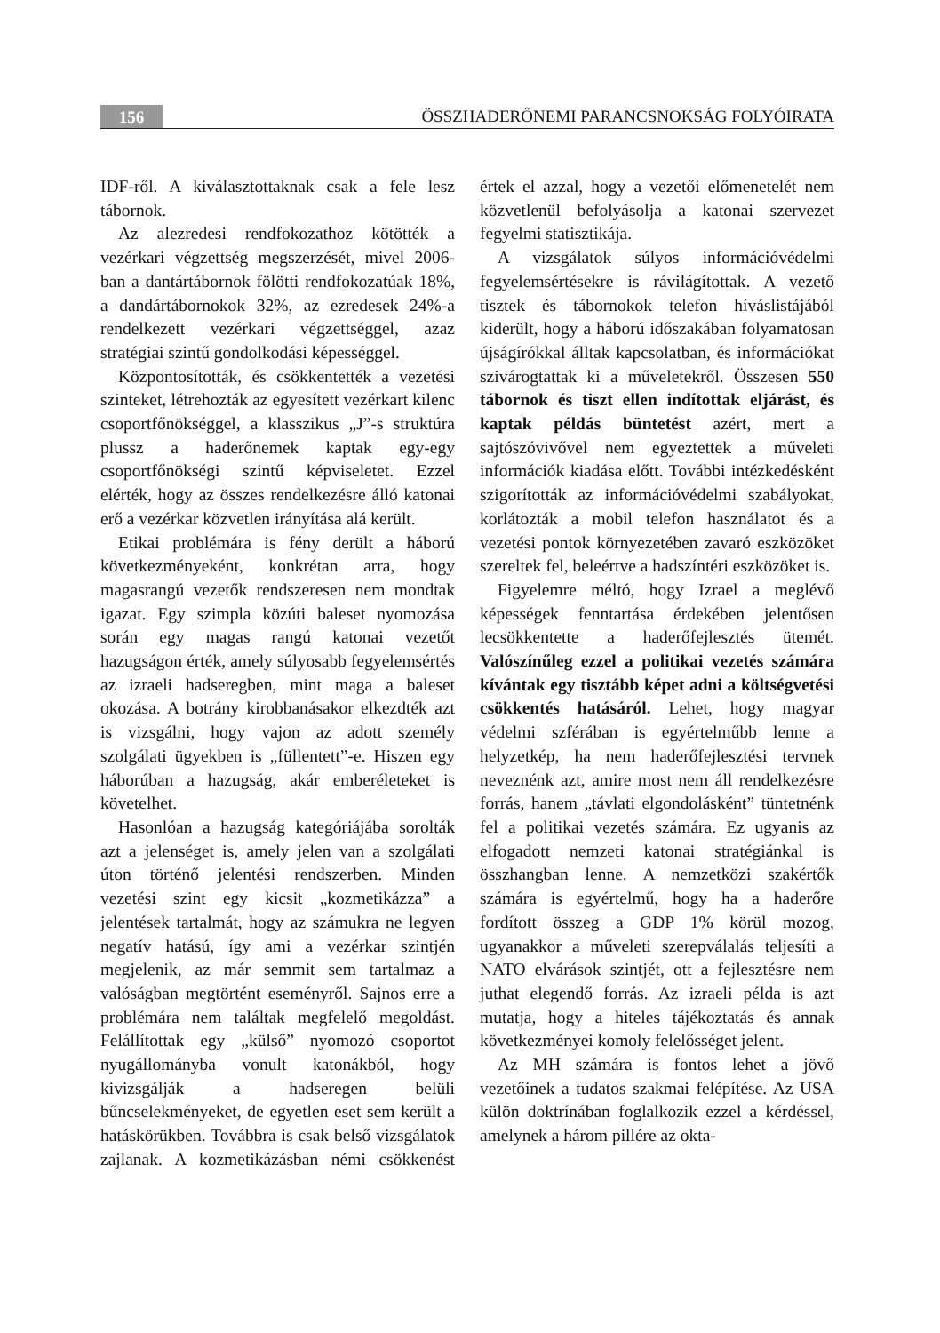156
ÖSSZHADERŐNEMI PARANCSNOKSÁG FOLYÓIRATA
IDF-ről. A kiválasztottaknak csak a fele lesz tábornok.
Az alezredesi rendfokozathoz kötötték a vezérkari végzettség megszerzését, mivel 2006-ban a dantártábornok fölötti rendfokozatúak 18%, a dandártábornokok 32%, az ezredesek 24%-a rendelkezett vezérkari végzettséggel, azaz stratégiai szintű gondolkodási képességgel.
Központosították, és csökkentették a vezetési szinteket, létrehozták az egyesített vezérkart kilenc csoportfőnökséggel, a klasszikus „J”-s struktúra plussz a haderőnemek kaptak egy-egy csoportfőnökségi szintű képviseletet. Ezzel elérték, hogy az összes rendelkezésre álló katonai erő a vezérkar közvetlen irányítása alá került.
Etikai problémára is fény derült a háború következményeként, konkrétan arra, hogy magasrangú vezetők rendszeresen nem mondtak igazat. Egy szimpla közúti baleset nyomozása során egy magas rangú katonai vezetőt hazugságon érték, amely súlyosabb fegyelemsértés az izraeli hadseregben, mint maga a baleset okozása. A botrány kirobbanásakor elkezdték azt is vizsgálni, hogy vajon az adott személy szolgálati ügyekben is „füllentett”-e. Hiszen egy háborúban a hazugság, akár emberéleteket is követelhet.
Hasonlóan a hazugság kategóriájába sorolták azt a jelenséget is, amely jelen van a szolgálati úton történő jelentési rendszerben. Minden vezetési szint egy kicsit „kozmetikázza” a jelentések tartalmát, hogy az számukra ne legyen negatív hatású, így ami a vezérkar szintjén megjelenik, az már semmit sem tartalmaz a valóságban megtörtént eseményről. Sajnos erre a problémára nem találtak megfelelő megoldást. Felállítottak egy „külső” nyomozó csoportot nyugállományba vonult katonákból, hogy kivizsgálják a hadseregen belüli bűncselekményeket, de egyetlen eset sem került a hatáskörükben. Továbbra is csak belső vizsgálatok zajlanak. A kozmetikázásban némi csökkenést értek el azzal, hogy a vezetői előmenetelét nem közvetlenül befolyásolja a katonai szervezet fegyelmi statisztikája.
A vizsgálatok súlyos információvédelmi fegyelemsértésekre is rávilágítottak. A vezető tisztek és tábornokok telefon híváslistájából kiderült, hogy a háború időszakában folyamatosan újságírókkal álltak kapcsolatban, és információkat szivárogtattak ki a műveletekről. Összesen 550 tábornok és tiszt ellen indítottak eljárást, és kaptak példás büntetést azért, mert a sajtószóvivővel nem egyeztettek a műveleti információk kiadása előtt. További intézkedésként szigorították az információvédelmi szabályokat, korlátozták a mobil telefon használatot és a vezetési pontok környezetében zavaró eszközöket szereltek fel, beleértve a hadszíntéri eszközöket is.
Figyelemre méltó, hogy Izrael a meglévő képességek fenntartása érdekében jelentősen lecsökkentette a haderőfejlesztés ütemét. Valószínűleg ezzel a politikai vezetés számára kívántak egy tisztább képet adni a költségvetési csökkentés hatásáról. Lehet, hogy magyar védelmi szférában is egyértelműbb lenne a helyzetkép, ha nem haderőfejlesztési tervnek neveznénk azt, amire most nem áll rendelkezésre forrás, hanem „távlati elgondolásként” tüntetnénk fel a politikai vezetés számára. Ez ugyanis az elfogadott nemzeti katonai stratégiánkal is összhangban lenne. A nemzetközi szakértők számára is egyértelmű, hogy ha a haderőre fordított összeg a GDP 1% körül mozog, ugyanakkor a műveleti szerepválalás teljesíti a NATO elvárások szintjét, ott a fejlesztésre nem juthat elegendő forrás. Az izraeli példa is azt mutatja, hogy a hiteles tájékoztatás és annak következményei komoly felelősséget jelent.
Az MH számára is fontos lehet a jövő vezetőinek a tudatos szakmai felépítése. Az USA külön doktrínában foglalkozik ezzel a kérdéssel, amelynek a három pillére az okta-